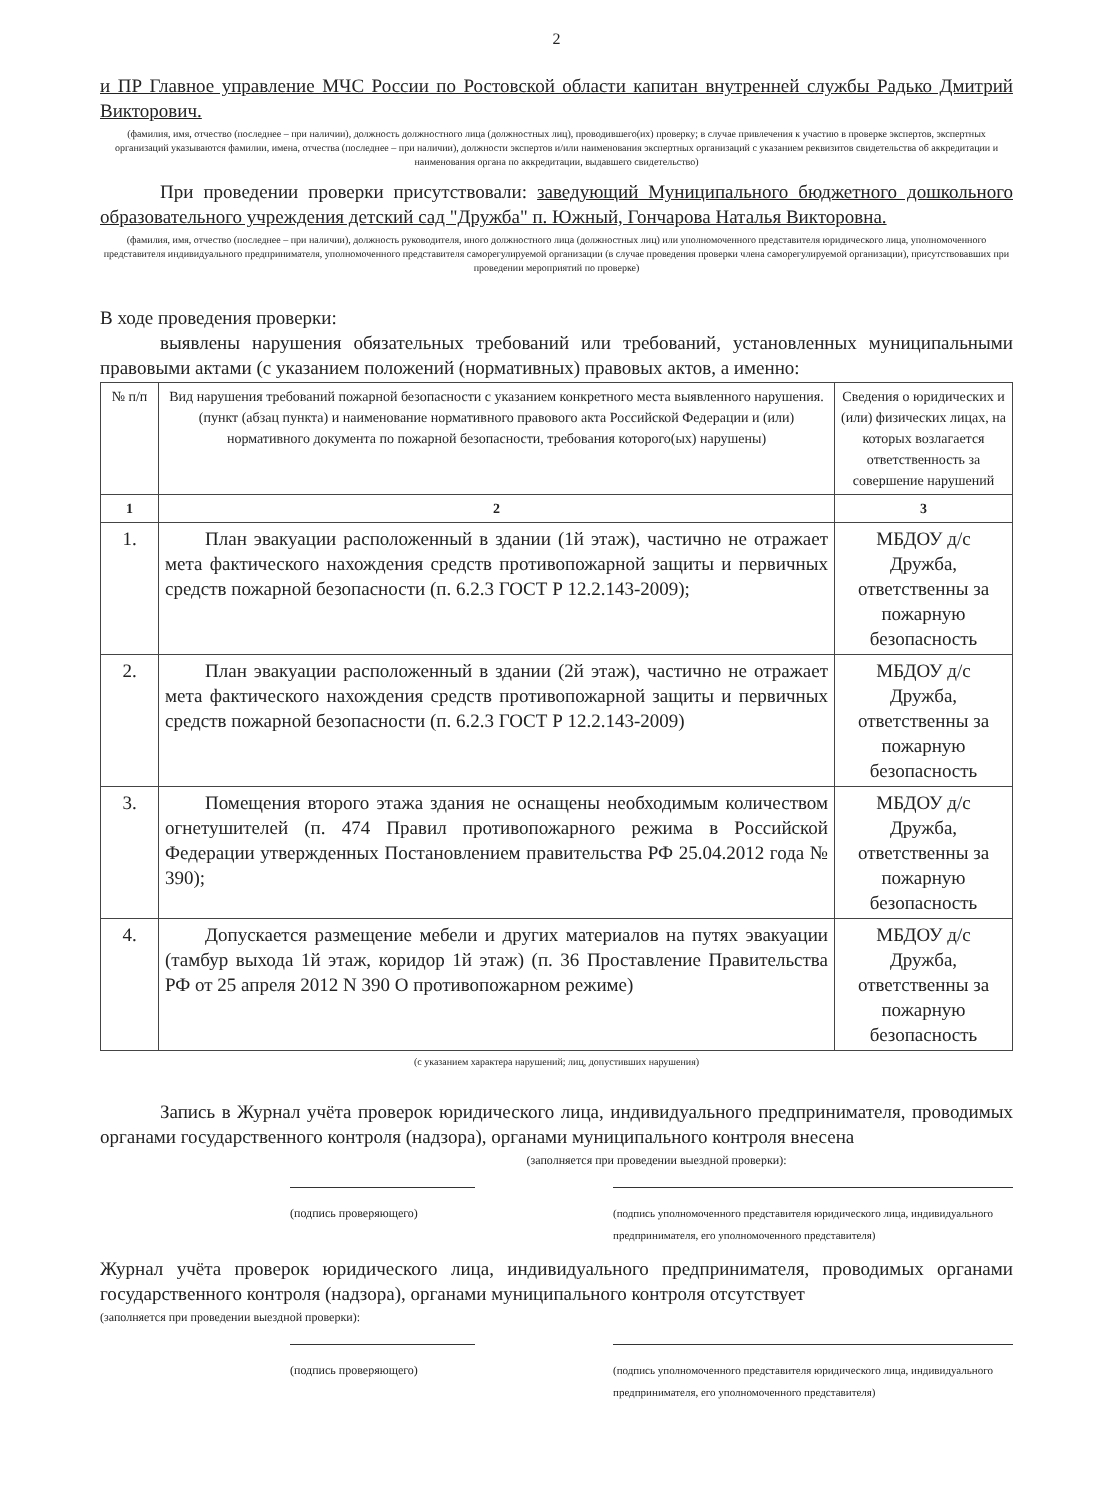2
и ПР Главное управление МЧС России по Ростовской области капитан внутренней службы Радько Дмитрий Викторович.
(фамилия, имя, отчество (последнее – при наличии), должность должностного лица (должностных лиц), проводившего(их) проверку; в случае привлечения к участию в проверке экспертов, экспертных организаций указываются фамилии, имена, отчества (последнее – при наличии), должности экспертов и/или наименования экспертных организаций с указанием реквизитов свидетельства об аккредитации и наименования органа по аккредитации, выдавшего свидетельство)
При проведении проверки присутствовали: заведующий Муниципального бюджетного дошкольного образовательного учреждения детский сад "Дружба" п. Южный, Гончарова Наталья Викторовна.
(фамилия, имя, отчество (последнее – при наличии), должность руководителя, иного должностного лица (должностных лиц) или уполномоченного представителя юридического лица, уполномоченного представителя индивидуального предпринимателя, уполномоченного представителя саморегулируемой организации (в случае проведения проверки члена саморегулируемой организации), присутствовавших при проведении мероприятий по проверке)
В ходе проведения проверки:
выявлены нарушения обязательных требований или требований, установленных муниципальными правовыми актами (с указанием положений (нормативных) правовых актов, а именно:
| № п/п | Вид нарушения требований пожарной безопасности с указанием конкретного места выявленного нарушения. (пункт (абзац пункта) и наименование нормативного правового акта Российской Федерации и (или) нормативного документа по пожарной безопасности, требования которого(ых) нарушены) | Сведения о юридических и (или) физических лицах, на которых возлагается ответственность за совершение нарушений |
| --- | --- | --- |
| 1 | 2 | 3 |
| 1. | План эвакуации расположенный в здании (1й этаж), частично не отражает мета фактического нахождения средств противопожарной защиты и первичных средств пожарной безопасности (п. 6.2.3 ГОСТ Р 12.2.143-2009); | МБДОУ д/с Дружба, ответственны за пожарную безопасность |
| 2. | План эвакуации расположенный в здании (2й этаж), частично не отражает мета фактического нахождения средств противопожарной защиты и первичных средств пожарной безопасности (п. 6.2.3 ГОСТ Р 12.2.143-2009) | МБДОУ д/с Дружба, ответственны за пожарную безопасность |
| 3. | Помещения второго этажа здания не оснащены необходимым количеством огнетушителей (п. 474 Правил противопожарного режима в Российской Федерации утвержденных Постановлением правительства РФ 25.04.2012 года № 390); | МБДОУ д/с Дружба, ответственны за пожарную безопасность |
| 4. | Допускается размещение мебели и других материалов на путях эвакуации (тамбур выхода 1й этаж, коридор 1й этаж) (п. 36 Проставление Правительства РФ от 25 апреля 2012 N 390 О противопожарном режиме) | МБДОУ д/с Дружба, ответственны за пожарную безопасность |
(с указанием характера нарушений; лиц, допустивших нарушения)
Запись в Журнал учёта проверок юридического лица, индивидуального предпринимателя, проводимых органами государственного контроля (надзора), органами муниципального контроля внесена
(заполняется при проведении выездной проверки):
(подпись проверяющего) (подпись уполномоченного представителя юридического лица, индивидуального предпринимателя, его уполномоченного представителя)
Журнал учёта проверок юридического лица, индивидуального предпринимателя, проводимых органами государственного контроля (надзора), органами муниципального контроля отсутствует
(заполняется при проведении выездной проверки):
(подпись проверяющего) (подпись уполномоченного представителя юридического лица, индивидуального предпринимателя, его уполномоченного представителя)